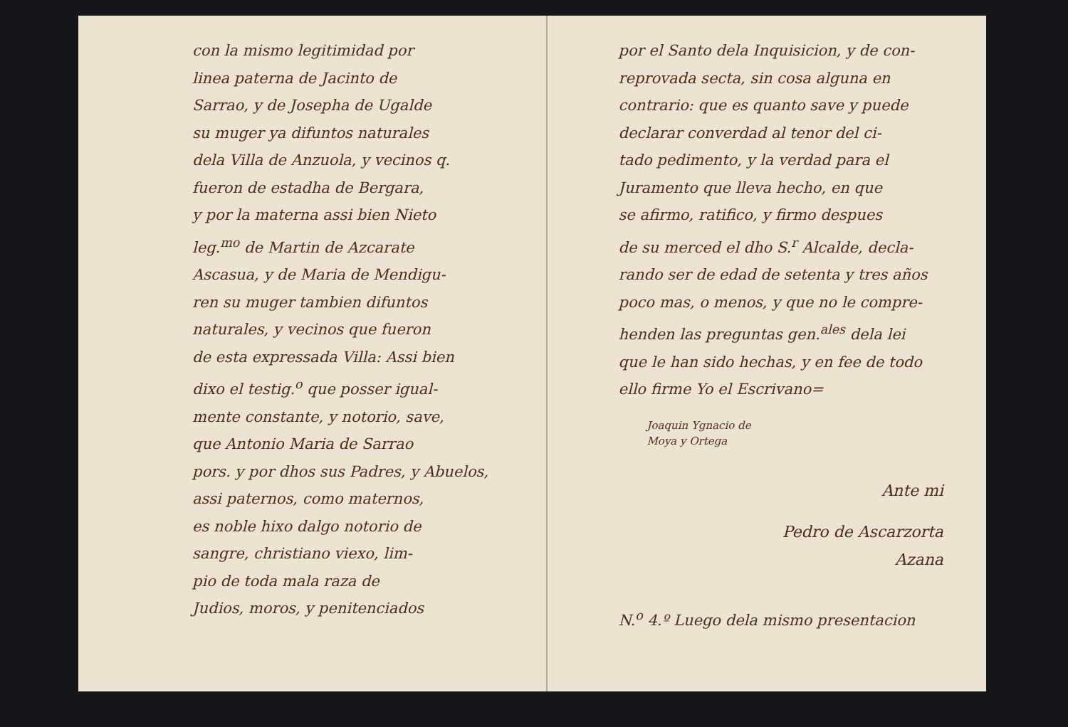con la mismo legitimidad por
linea paterna de Jacinto de
Sarrao, y de Josepha de Ugalde
su muger ya difuntos naturales
dela Villa de Anzuola, y vecinos q.
fueron de estadha de Bergara,
y por la materna assi bien Nieto
leg.<sup>mo</sup> de Martin de Azcarate
Ascasua, y de Maria de Mendigu-
ren su muger tambien difuntos
naturales, y vecinos que fueron
de esta expressada Villa: Assi bien
dixo el testig.<sup>o</sup> que posser igual-
mente constante, y notorio, save,
que Antonio Maria de Sarrao
pors. y por dhos sus Padres, y Abuelos,
assi paternos, como maternos,
es noble hixo dalgo notorio de
sangre, christiano viexo, lim-
pio de toda mala raza de
Judios, moros, y penitenciados
por el Santo dela Inquisicion, y de con-
reprovada secta, sin cosa alguna en
contrario: que es quanto save y puede
declarar converdad al tenor del ci-
tado pedimento, y la verdad para el
Juramento que lleva hecho, en que
se afirmo, ratifico, y firmo despues
de su merced el dho S.<sup>r</sup> Alcalde, decla-
rando ser de edad de setenta y tres años
poco mas, o menos, y que no le compre-
henden las preguntas gen.<sup>ales</sup> dela lei
que le han sido hechas, y en fee de todo
ello firme Yo el Escrivano=
Joaquin Ygnacio de
Moya y Ortega
Ante mi
Pedro de Ascarzorta
Azana
N.<sup>o</sup> 4.º Luego dela mismo presentacion